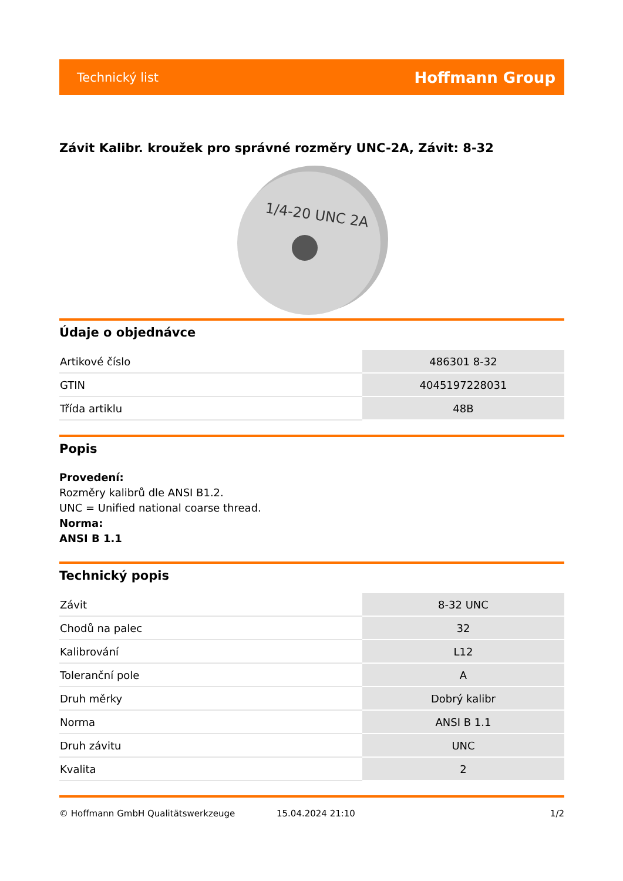Technický list Hoffmann Group
Závit Kalibr. kroužek pro správné rozměry UNC-2A, Závit: 8-32
1/4-20 UNC 2A
Údaje o objednávce
| Artikové číslo | 486301 8-32 |
| GTIN | 4045197228031 |
| Třída artiklu | 48B |
Popis
Provedení:
Rozměry kalibrů dle ANSI B1.2.
UNC = Unified national coarse thread.
Norma:
ANSI B 1.1
Technický popis
| Závit | 8-32 UNC |
| Chodů na palec | 32 |
| Kalibrování | L12 |
| Toleranční pole | A |
| Druh měrky | Dobrý kalibr |
| Norma | ANSI B 1.1 |
| Druh závitu | UNC |
| Kvalita | 2 |
© Hoffmann GmbH Qualitätswerkzeuge 15.04.2024 21:10 1/2